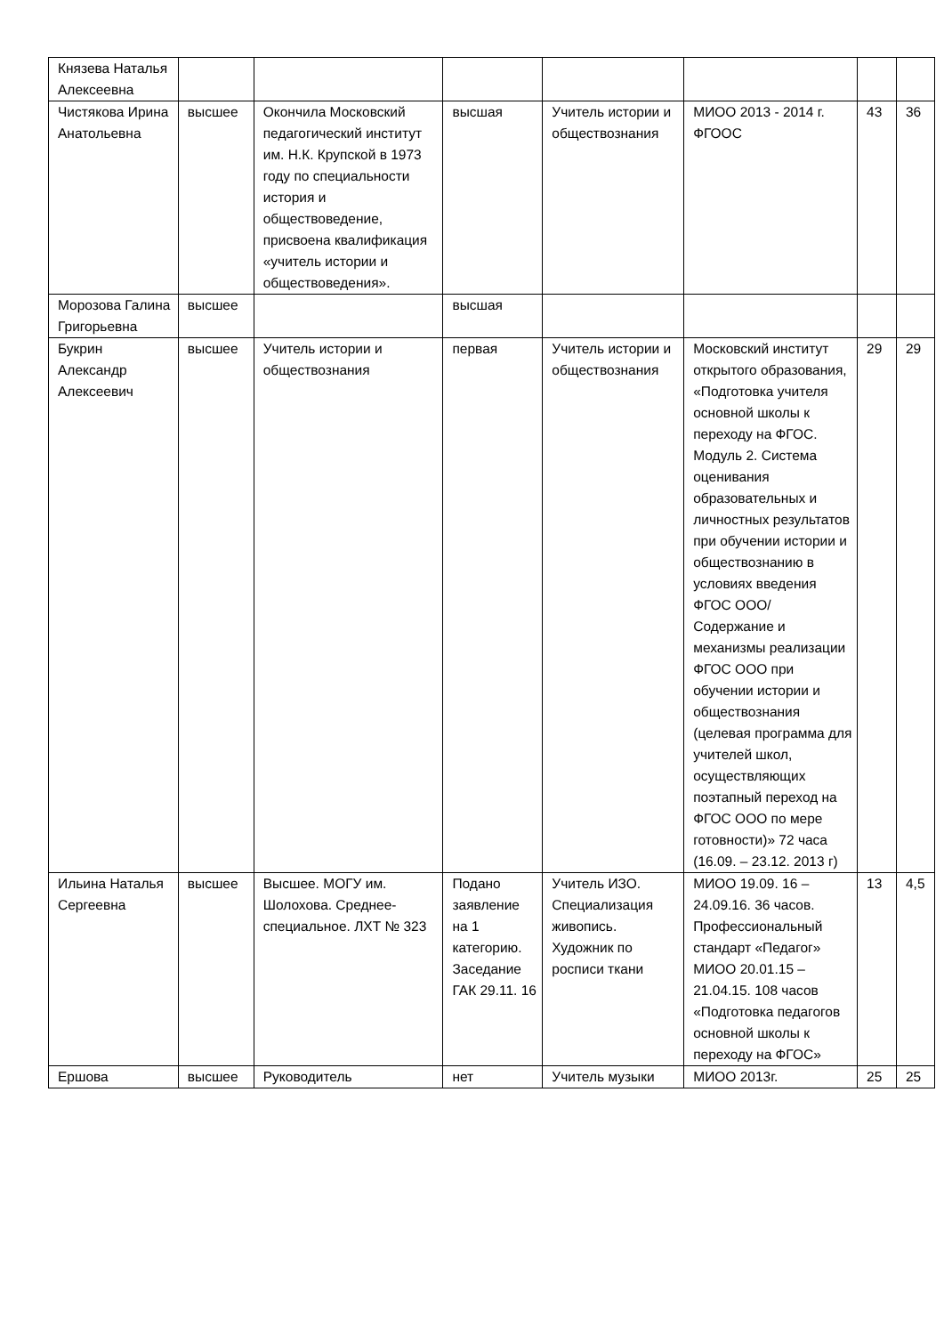| Князева Наталья Алексеевна | | | | | | | |
| Чистякова Ирина Анатольевна | высшее | Окончила Московский педагогический институт им. Н.К. Крупской в 1973 году по специальности история и обществоведение, присвоена квалификация «учитель истории и обществоведения». | высшая | Учитель истории и обществознания | МИОО 2013 - 2014 г. ФГООС | 43 | 36 |
| Морозова Галина Григорьевна | высшее | | высшая | | | | |
| Букрин Александр Алексеевич | высшее | Учитель истории и обществознания | первая | Учитель истории и обществознания | Московский институт открытого образования, «Подготовка учителя основной школы к переходу на ФГОС. Модуль 2. Система оценивания образовательных и личностных результатов при обучении истории и обществознанию в условиях введения ФГОС ООО/ Содержание и механизмы реализации ФГОС ООО при обучении истории и обществознания (целевая программа для учителей школ, осуществляющих поэтапный переход на ФГОС ООО по мере готовности)» 72 часа (16.09. – 23.12. 2013 г) | 29 | 29 |
| Ильина Наталья Сергеевна | высшее | Высшее. МОГУ им. Шолохова. Среднее-специальное. ЛХТ № 323 | Подано заявление на 1 категорию. Заседание ГАК 29.11. 16 | Учитель ИЗО. Специализация живопись. Художник по росписи ткани | МИОО 19.09. 16 – 24.09.16. 36 часов. Профессиональный стандарт «Педагог» МИОО 20.01.15 – 21.04.15. 108 часов «Подготовка педагогов основной школы к переходу на ФГОС» | 13 | 4,5 |
| Ершова | высшее | Руководитель | нет | Учитель музыки | МИОО 2013г. | 25 | 25 |